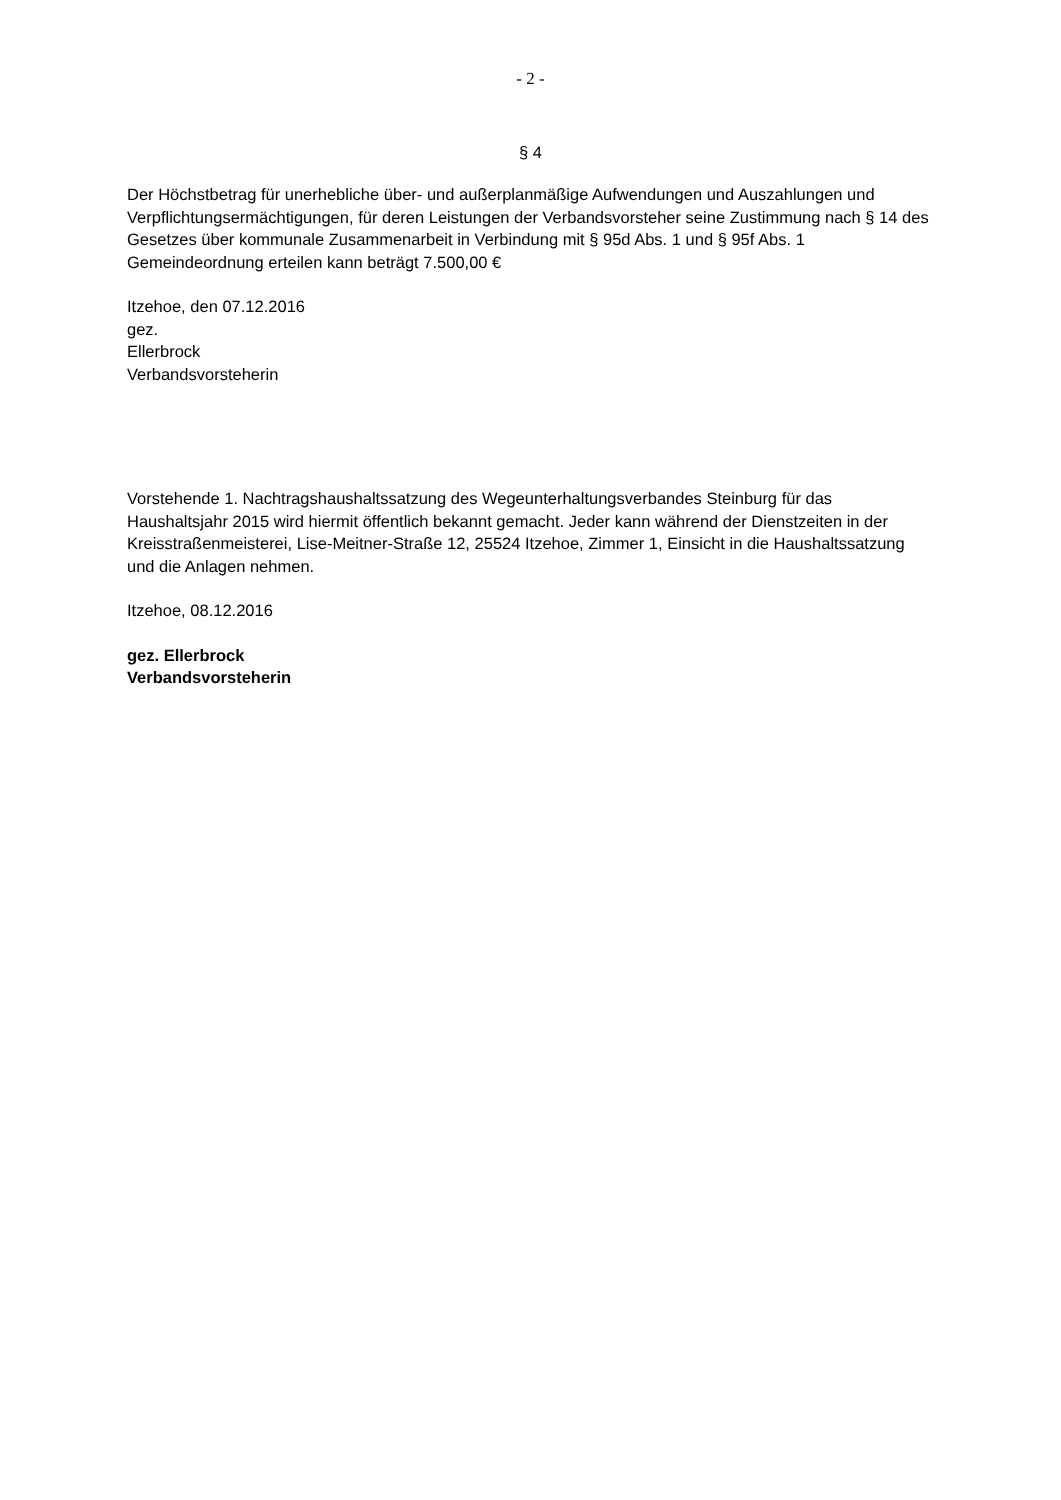- 2 -
§ 4
Der Höchstbetrag für unerhebliche über- und außerplanmäßige Aufwendungen und Auszahlungen und Verpflichtungsermächtigungen, für deren Leistungen der Verbandsvorsteher seine Zustimmung nach § 14 des Gesetzes über kommunale Zusammenarbeit in Verbindung mit § 95d Abs. 1 und § 95f Abs. 1 Gemeindeordnung erteilen kann beträgt 7.500,00 €
Itzehoe, den 07.12.2016
gez.
Ellerbrock
Verbandsvorsteherin
Vorstehende 1. Nachtragshaushaltssatzung des Wegeunterhaltungsverbandes Steinburg für das Haushaltsjahr 2015 wird hiermit öffentlich bekannt gemacht. Jeder kann während der Dienstzeiten in der Kreisstraßenmeisterei, Lise-Meitner-Straße 12, 25524 Itzehoe, Zimmer 1, Einsicht in die Haushaltssatzung und die Anlagen nehmen.
Itzehoe, 08.12.2016
gez. Ellerbrock
Verbandsvorsteherin